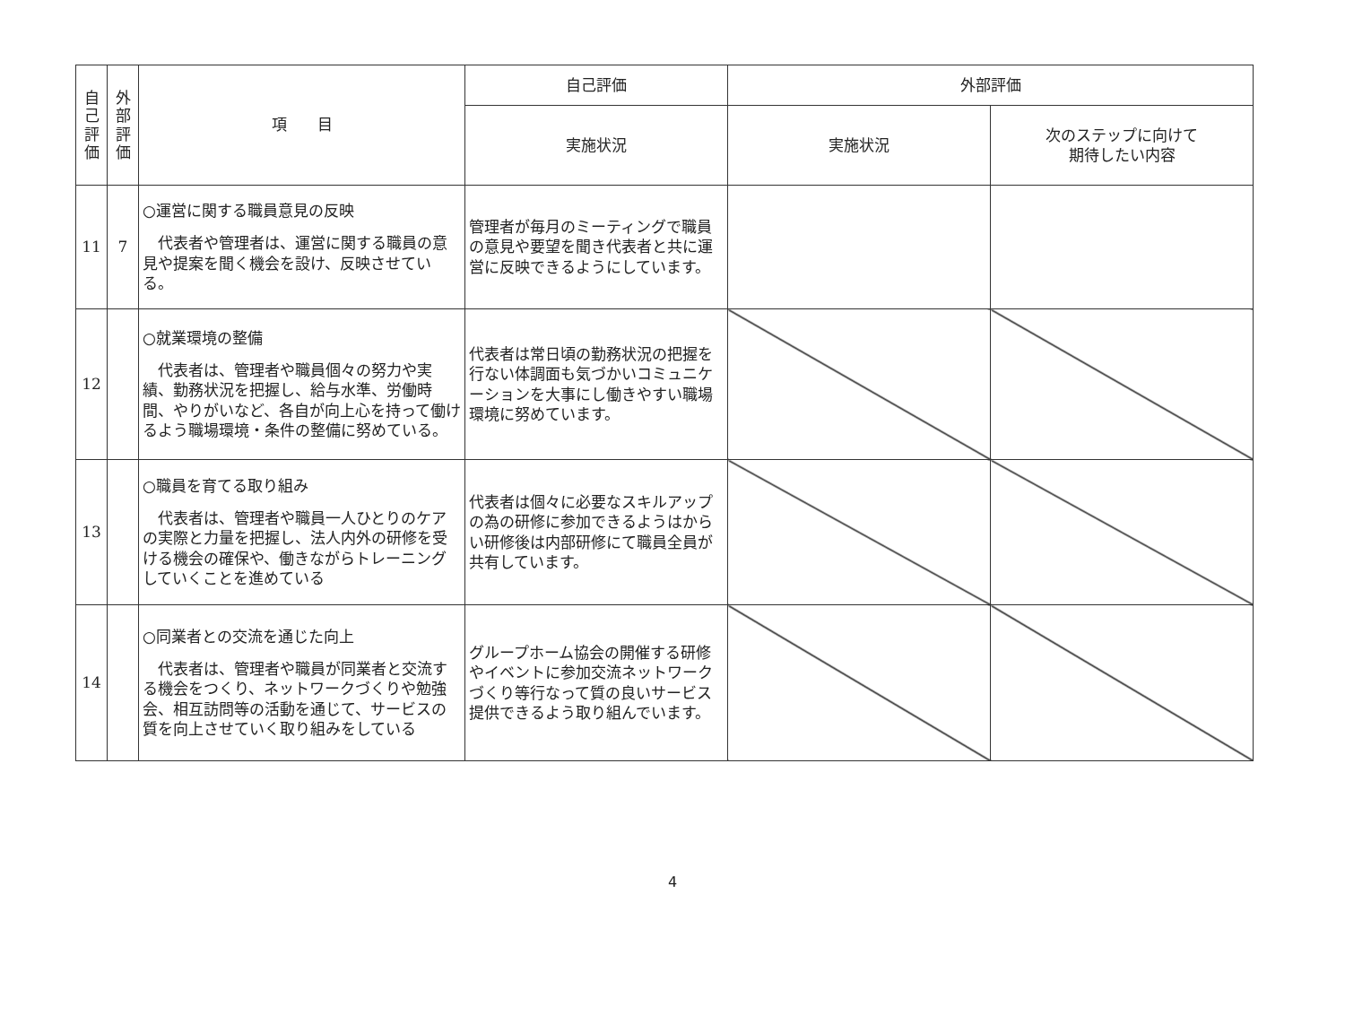| 自 己 評 価 | 外 部 評 価 | 項 目 | 自己評価 | 外部評価 | |
| --- | --- | --- | --- | --- | --- |
| | | | 実施状況 | 実施状況 | 次のステップに向けて 期待したい内容 |
| 11 | 7 | ○運営に関する職員意見の反映 代表者や管理者は、運営に関する職員の意見や提案を聞く機会を設け、反映させている。 | 管理者が毎月のミーティングで職員の意見や要望を聞き代表者と共に運営に反映できるようにしています。 | | |
| 12 | | ○就業環境の整備 代表者は、管理者や職員個々の努力や実績、勤務状況を把握し、給与水準、労働時間、やりがいなど、各自が向上心を持って働けるよう職場環境・条件の整備に努めている。 | 代表者は常日頃の勤務状況の把握を行ない体調面も気づかいコミュニケーションを大事にし働きやすい職場環境に努めています。 | | |
| 13 | | ○職員を育てる取り組み 代表者は、管理者や職員一人ひとりのケアの実際と力量を把握し、法人内外の研修を受ける機会の確保や、働きながらトレーニングしていくことを進めている | 代表者は個々に必要なスキルアップの為の研修に参加できるようはからい研修後は内部研修にて職員全員が共有しています。 | | |
| 14 | | ○同業者との交流を通じた向上 代表者は、管理者や職員が同業者と交流する機会をつくり、ネットワークづくりや勉強会、相互訪問等の活動を通じて、サービスの質を向上させていく取り組みをしている | グループホーム協会の開催する研修やイベントに参加交流ネットワークづくり等行なって質の良いサービス提供できるよう取り組んでいます。 | | |
4